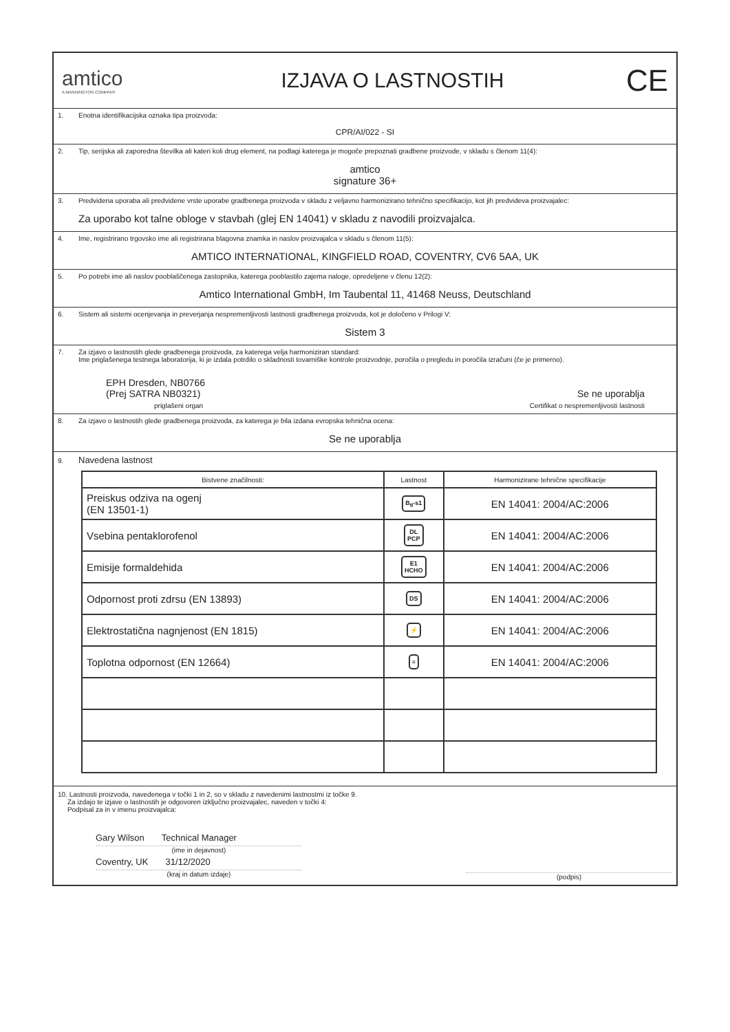amtico
A MANNINGTON COMPANY
IZJAVA O LASTNOSTIH
CE
1. Enotna identifikacijska oznaka tipa proizvoda:
CPR/AI/022 - SI
2. Tip, serijska ali zaporedna številka ali kateri koli drug element, na podlagi katerega je mogoče prepoznati gradbene proizvode, v skladu s členom 11(4):
amtico
signature 36+
3. Predvidena uporaba ali predvidene vrste uporabe gradbenega proizvoda v skladu z veljavno harmonizirano tehnično specifikacijo, kot jih predvideva proizvajalec:
Za uporabo kot talne obloge v stavbah (glej EN 14041) v skladu z navodili proizvajalca.
4. Ime, registrirano trgovsko ime ali registrirana blagovna znamka in naslov proizvajalca v skladu s členom 11(5):
AMTICO INTERNATIONAL, KINGFIELD ROAD, COVENTRY, CV6 5AA, UK
5. Po potrebi ime ali naslov pooblaščenega zastopnika, katerega pooblastilo zajema naloge, opredeljene v členu 12(2):
Amtico International GmbH, Im Taubental 11, 41468 Neuss, Deutschland
6. Sistem ali sistemi ocenjevanja in preverjanja nespremenljivosti lastnosti gradbenega proizvoda, kot je določeno v Prilogi V:
Sistem 3
7. Za izjavo o lastnostih glede gradbenega proizvoda, za katerega velja harmoniziran standard:
Ime priglašenega testnega laboratorija, ki je izdala potrdilo o skladnosti tovarniške kontrole proizvodnje, poročila o pregledu in poročila izračuni (če je primerno).
EPH Dresden, NB0766
(Prej SATRA NB0321)
Se ne uporablja
priglašeni organ Certifikat o nespremenljivosti lastnosti
8. Za izjavo o lastnostih glede gradbenega proizvoda, za katerega je bila izdana evropska tehnična ocena:
Se ne uporablja
9. Navedena lastnost
| Bistvene značilnosti: | Lastnost | Harmonizirane tehnične specifikacije |
| --- | --- | --- |
| Preiskus odziva na ogenj (EN 13501-1) | B<sub>fl</sub>-s1 | EN 14041: 2004/AC:2006 |
| Vsebina pentaklorofenol | DL PCP | EN 14041: 2004/AC:2006 |
| Emisije formaldehida | E1 HCHO | EN 14041: 2004/AC:2006 |
| Odpornost proti zdrsu (EN 13893) | DS | EN 14041: 2004/AC:2006 |
| Elektrostatična nagnjenost (EN 1815) | ⚡ | EN 14041: 2004/AC:2006 |
| Toplotna odpornost (EN 12664) | ≡ | EN 14041: 2004/AC:2006 |
10. Lastnosti proizvoda, navedenega v točki 1 in 2, so v skladu z navedenimi lastnostmi iz točke 9.
Za izdajo te izjave o lastnostih je odgovoren izključno proizvajalec, naveden v točki 4:
Podpisal za in v imenu proizvajalca:
Gary Wilson Technical Manager
(ime in dejavnost)
Coventry, UK 31/12/2020
(kraj in datum izdaje)
(podpis)